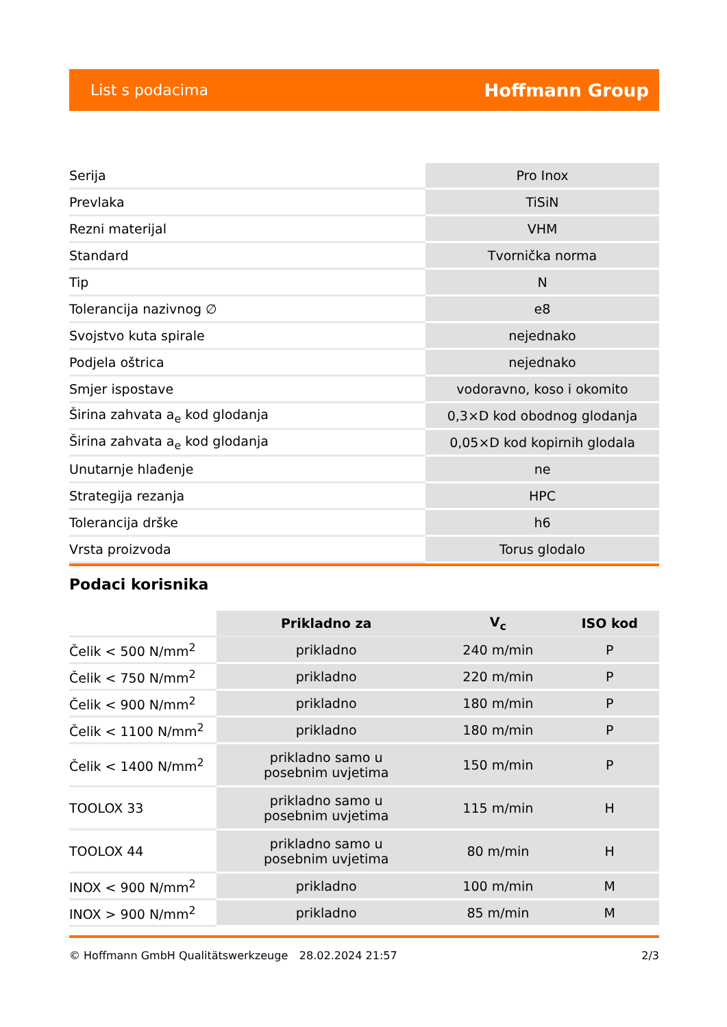List s podacima Hoffmann Group
| Serija | Pro Inox |
| Prevlaka | TiSiN |
| Rezni materijal | VHM |
| Standard | Tvornička norma |
| Tip | N |
| Tolerancija nazivnog ∅ | e8 |
| Svojstvo kuta spirale | nejednako |
| Podjela oštrica | nejednako |
| Smjer ispostave | vodoravno, koso i okomito |
| Širina zahvata a<sub>e</sub> kod glodanja | 0,3×D kod obodnog glodanja |
| Širina zahvata a<sub>e</sub> kod glodanja | 0,05×D kod kopirnih glodala |
| Unutarnje hlađenje | ne |
| Strategija rezanja | HPC |
| Tolerancija drške | h6 |
| Vrsta proizvoda | Torus glodalo |
Podaci korisnika
| | Prikladno za | V<sub>c</sub> | ISO kod |
| --- | --- | --- | --- |
| Čelik < 500 N/mm<sup>2</sup> | prikladno | 240 m/min | P |
| Čelik < 750 N/mm<sup>2</sup> | prikladno | 220 m/min | P |
| Čelik < 900 N/mm<sup>2</sup> | prikladno | 180 m/min | P |
| Čelik < 1100 N/mm<sup>2</sup> | prikladno | 180 m/min | P |
| Čelik < 1400 N/mm<sup>2</sup> | prikladno samo u posebnim uvjetima | 150 m/min | P |
| TOOLOX 33 | prikladno samo u posebnim uvjetima | 115 m/min | H |
| TOOLOX 44 | prikladno samo u posebnim uvjetima | 80 m/min | H |
| INOX < 900 N/mm<sup>2</sup> | prikladno | 100 m/min | M |
| INOX > 900 N/mm<sup>2</sup> | prikladno | 85 m/min | M |
© Hoffmann GmbH Qualitätswerkzeuge 28.02.2024 21:57 2/3